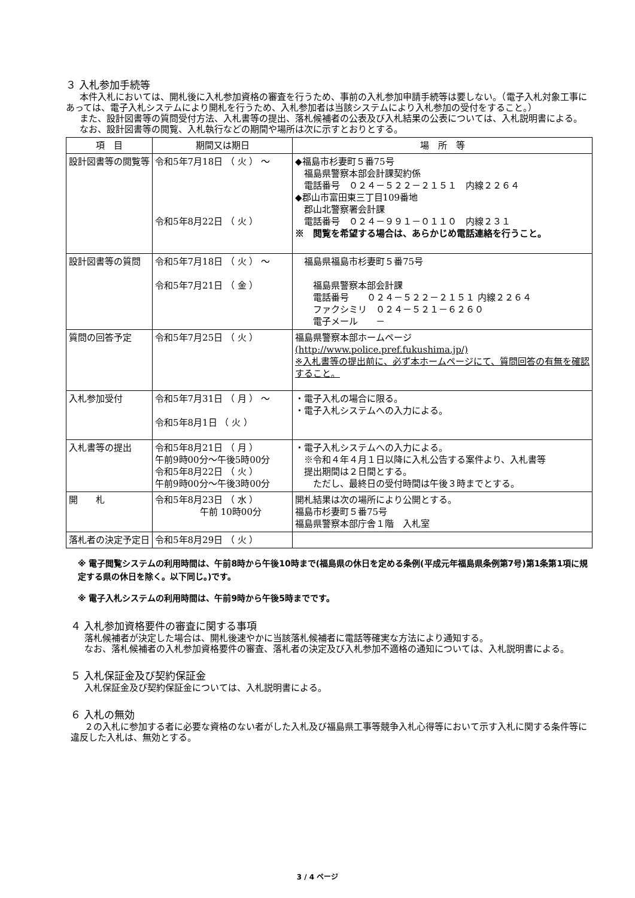３ 入札参加手続等
本件入札においては、開札後に入札参加資格の審査を行うため、事前の入札参加申請手続等は要しない。（電子入札対象工事にあっては、電子入札システムにより開札を行うため、入札参加者は当該システムにより入札参加の受付をすること。）
また、設計図書等の質問受付方法、入札書等の提出、落札候補者の公表及び入札結果の公表については、入札説明書による。
なお、設計図書等の閲覧、入札執行などの期間や場所は次に示すとおりとする。
| 項 目 | 期間又は期日 | 場 所 等 |
| --- | --- | --- |
| 設計図書等の閲覧等 | 令和5年7月18日 （ 火 ） ～ 令和5年8月22日 （ 火 ） | ◆福島市杉妻町５番75号 福島県警察本部会計課契約係 電話番号 ０２４－５２２－２１５１ 内線２２６４ ◆郡山市富田東三丁目109番地 郡山北警察署会計課 電話番号 ０２４－９９１－０１１０ 内線２３１ ※ 閲覧を希望する場合は、あらかじめ電話連絡を行うこと。 |
| 設計図書等の質問 | 令和5年7月18日 （ 火 ） ～ 令和5年7月21日 （ 金 ） | 福島県福島市杉妻町５番75号 福島県警察本部会計課 電話番号 ０２４－５２２－２１５１ 内線２２６４ ファクシミリ ０２４－５２１－６２６０ 電子メール － |
| 質問の回答予定 | 令和5年7月25日 （ 火 ） | 福島県警察本部ホームページ (http://www.police.pref.fukushima.jp/) ※入札書等の提出前に、必ず本ホームページにて、質問回答の有無を確認すること。 |
| 入札参加受付 | 令和5年7月31日 （ 月 ） ～ 令和5年8月1日 （ 火 ） | ・電子入札の場合に限る。 ・電子入札システムへの入力による。 |
| 入札書等の提出 | 令和5年8月21日 （ 月 ） 午前9時00分～午後5時00分 令和5年8月22日 （ 火 ） 午前9時00分～午後3時00分 | ・電子入札システムへの入力による。 ※令和４年４月１日以降に入札公告する案件より、入札書等 提出期間は２日間とする。 ただし、最終日の受付時間は午後３時までとする。 |
| 開 札 | 令和5年8月23日 （ 水 ） 午前 10時00分 | 開札結果は次の場所により公開とする。 福島市杉妻町５番75号 福島県警察本部庁舎１階 入札室 |
| 落札者の決定予定日 | 令和5年8月29日 （ 火 ） | |
※ 電子閲覧システムの利用時間は、午前8時から午後10時まで(福島県の休日を定める条例(平成元年福島県条例第7号)第1条第1項に規定する県の休日を除く。以下同じ。)です。
※ 電子入札システムの利用時間は、午前9時から午後5時までです。
４ 入札参加資格要件の審査に関する事項
落札候補者が決定した場合は、開札後速やかに当該落札候補者に電話等確実な方法により通知する。
なお、落札候補者の入札参加資格要件の審査、落札者の決定及び入札参加不適格の通知については、入札説明書による。
５ 入札保証金及び契約保証金
入札保証金及び契約保証金については、入札説明書による。
６ 入札の無効
２の入札に参加する者に必要な資格のない者がした入札及び福島県工事等競争入札心得等において示す入札に関する条件等に違反した入札は、無効とする。
3 / 4 ページ